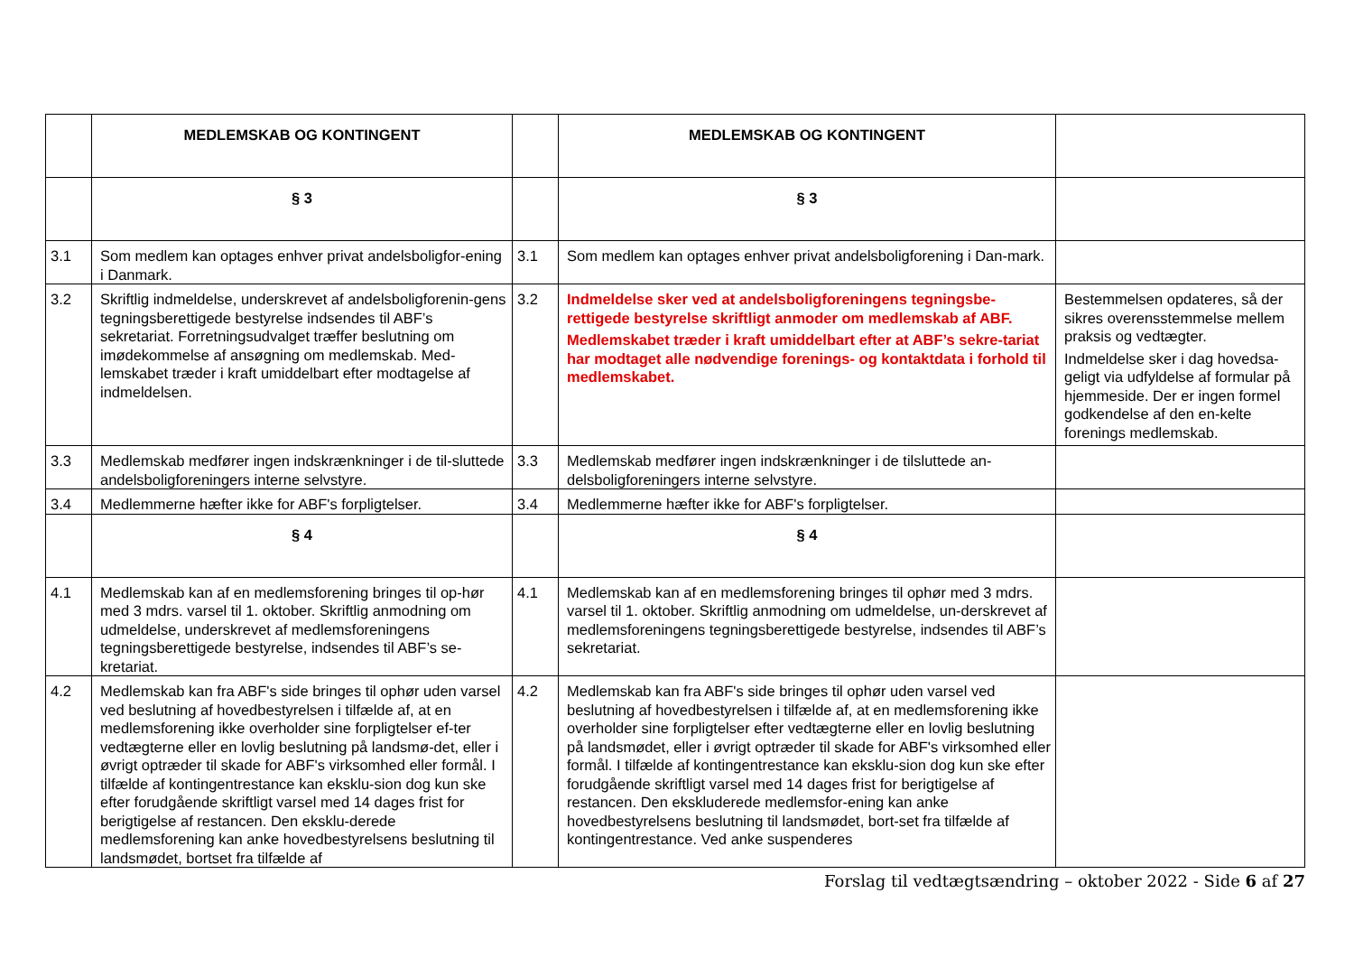| | MEDLEMSKAB OG KONTINGENT | | MEDLEMSKAB OG KONTINGENT | |
| | § 3 | | § 3 | |
| 3.1 | Som medlem kan optages enhver privat andelsboligfor-ening i Danmark. | 3.1 | Som medlem kan optages enhver privat andelsboligforening i Dan-mark. | |
| 3.2 | Skriftlig indmeldelse, underskrevet af andelsboligforenin-gens tegningsberettigede bestyrelse indsendes til ABF’s sekretariat. Forretningsudvalget træffer beslutning om imødekommelse af ansøgning om medlemskab. Med-lemskabet træder i kraft umiddelbart efter modtagelse af indmeldelsen. | 3.2 | Indmeldelse sker ved at andelsboligforeningens tegningsbe-rettigede bestyrelse skriftligt anmoder om medlemskab af ABF. Medlemskabet træder i kraft umiddelbart efter at ABF’s sekre-tariat har modtaget alle nødvendige forenings- og kontaktdata i forhold til medlemskabet. | Bestemmelsen opdateres, så der sikres overensstemmelse mellem praksis og vedtægter. Indmeldelse sker i dag hovedsa-geligt via udfyldelse af formular på hjemmeside. Der er ingen formel godkendelse af den en-kelte forenings medlemskab. |
| 3.3 | Medlemskab medfører ingen indskrænkninger i de til-sluttede andelsboligforeningers interne selvstyre. | 3.3 | Medlemskab medfører ingen indskrænkninger i de tilsluttede an-delsboligforeningers interne selvstyre. | |
| 3.4 | Medlemmerne hæfter ikke for ABF's forpligtelser. | 3.4 | Medlemmerne hæfter ikke for ABF's forpligtelser. | |
| | § 4 | | § 4 | |
| 4.1 | Medlemskab kan af en medlemsforening bringes til op-hør med 3 mdrs. varsel til 1. oktober. Skriftlig anmodning om udmeldelse, underskrevet af medlemsforeningens tegningsberettigede bestyrelse, indsendes til ABF’s se-kretariat. | 4.1 | Medlemskab kan af en medlemsforening bringes til ophør med 3 mdrs. varsel til 1. oktober. Skriftlig anmodning om udmeldelse, un-derskrevet af medlemsforeningens tegningsberettigede bestyrelse, indsendes til ABF’s sekretariat. | |
| 4.2 | Medlemskab kan fra ABF's side bringes til ophør uden varsel ved beslutning af hovedbestyrelsen i tilfælde af, at en medlemsforening ikke overholder sine forpligtelser ef-ter vedtægterne eller en lovlig beslutning på landsmø-det, eller i øvrigt optræder til skade for ABF's virksomhed eller formål. I tilfælde af kontingentrestance kan eksklu-sion dog kun ske efter forudgående skriftligt varsel med 14 dages frist for berigtigelse af restancen. Den eksklu-derede medlemsforening kan anke hovedbestyrelsens beslutning til landsmødet, bortset fra tilfælde af | 4.2 | Medlemskab kan fra ABF's side bringes til ophør uden varsel ved beslutning af hovedbestyrelsen i tilfælde af, at en medlemsforening ikke overholder sine forpligtelser efter vedtægterne eller en lovlig beslutning på landsmødet, eller i øvrigt optræder til skade for ABF's virksomhed eller formål. I tilfælde af kontingentrestance kan eksklu-sion dog kun ske efter forudgående skriftligt varsel med 14 dages frist for berigtigelse af restancen. Den ekskluderede medlemsfor-ening kan anke hovedbestyrelsens beslutning til landsmødet, bort-set fra tilfælde af kontingentrestance. Ved anke suspenderes | |
Forslag til vedtægtsændring – oktober 2022 - Side 6 af 27